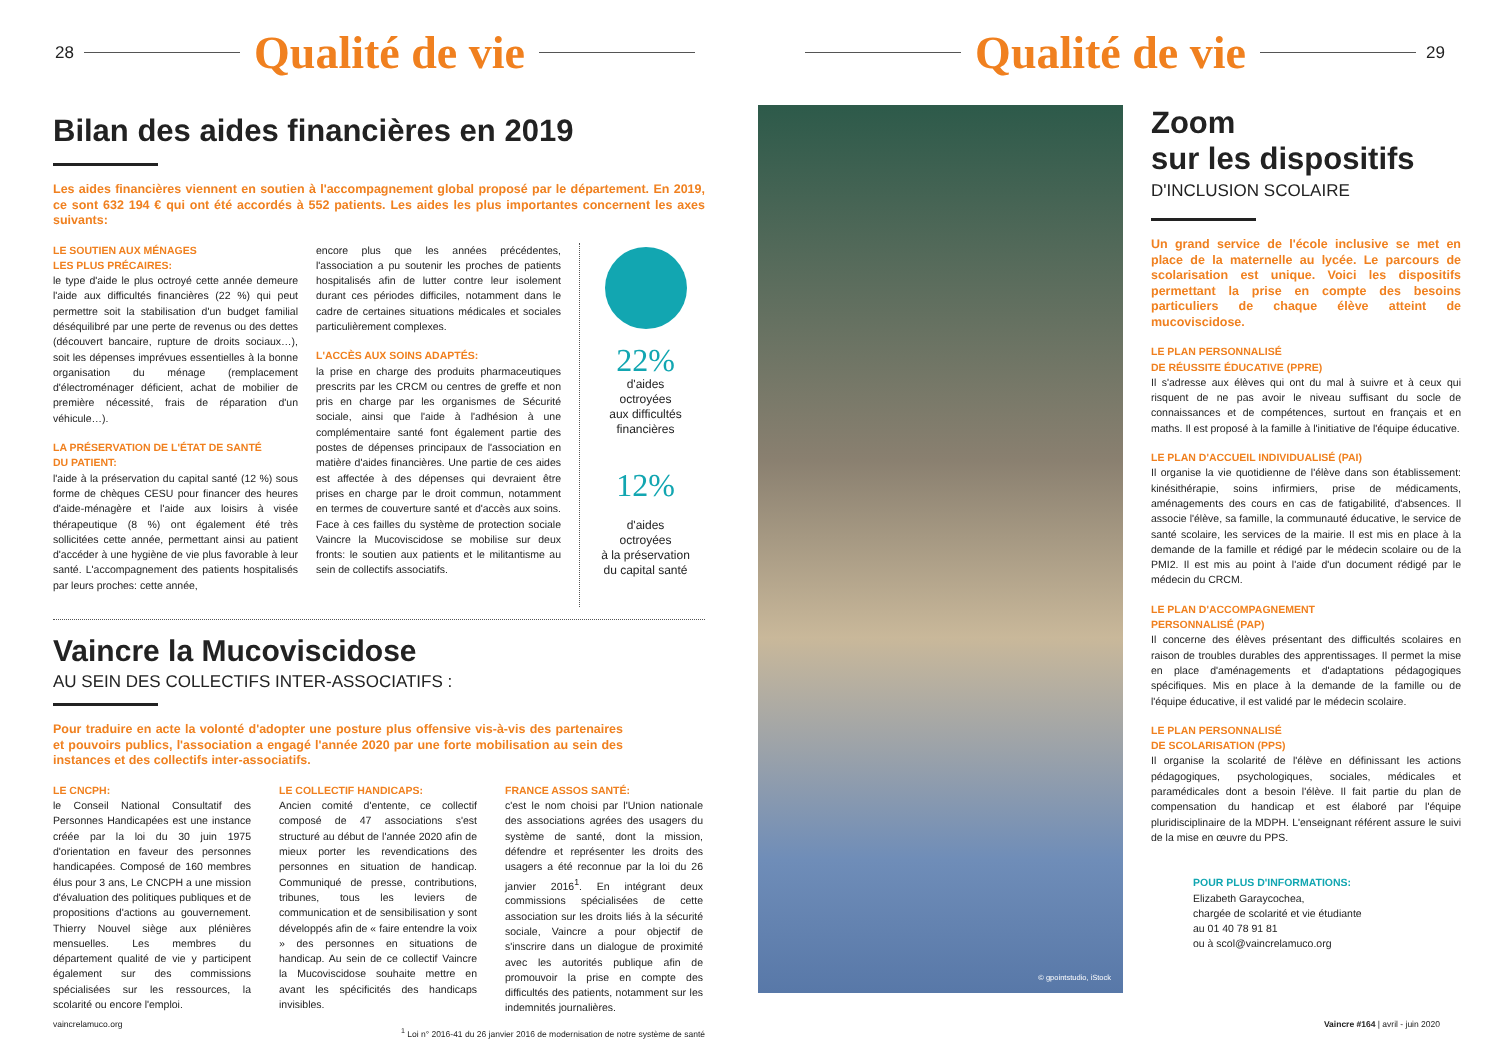28 Qualité de vie
Bilan des aides financières en 2019
Les aides financières viennent en soutien à l'accompagnement global proposé par le département. En 2019, ce sont 632 194 € qui ont été accordés à 552 patients. Les aides les plus importantes concernent les axes suivants:
LE SOUTIEN AUX MÉNAGES
LES PLUS PRÉCAIRES:
le type d'aide le plus octroyé cette année demeure l'aide aux difficultés financières (22 %) qui peut permettre soit la stabilisation d'un budget familial déséquilibré par une perte de revenus ou des dettes (découvert bancaire, rupture de droits sociaux…), soit les dépenses imprévues essentielles à la bonne organisation du ménage (remplacement d'électroménager déficient, achat de mobilier de première nécessité, frais de réparation d'un véhicule…).
LA PRÉSERVATION DE L'ÉTAT DE SANTÉ
DU PATIENT:
l'aide à la préservation du capital santé (12 %) sous forme de chèques CESU pour financer des heures d'aide-ménagère et l'aide aux loisirs à visée thérapeutique (8 %) ont également été très sollicitées cette année, permettant ainsi au patient d'accéder à une hygiène de vie plus favorable à leur santé. L'accompagnement des patients hospitalisés par leurs proches: cette année,
encore plus que les années précédentes, l'association a pu soutenir les proches de patients hospitalisés afin de lutter contre leur isolement durant ces périodes difficiles, notamment dans le cadre de certaines situations médicales et sociales particulièrement complexes.
L'ACCÈS AUX SOINS ADAPTÉS:
la prise en charge des produits pharmaceutiques prescrits par les CRCM ou centres de greffe et non pris en charge par les organismes de Sécurité sociale, ainsi que l'aide à l'adhésion à une complémentaire santé font également partie des postes de dépenses principaux de l'association en matière d'aides financières. Une partie de ces aides est affectée à des dépenses qui devraient être prises en charge par le droit commun, notamment en termes de couverture santé et d'accès aux soins. Face à ces failles du système de protection sociale Vaincre la Mucoviscidose se mobilise sur deux fronts: le soutien aux patients et le militantisme au sein de collectifs associatifs.
22%
d'aides
octroyées
aux difficultés
financières
12%
d'aides
octroyées
à la préservation
du capital santé
Vaincre la Mucoviscidose
AU SEIN DES COLLECTIFS INTER-ASSOCIATIFS :
Pour traduire en acte la volonté d'adopter une posture plus offensive vis-à-vis des partenaires et pouvoirs publics, l'association a engagé l'année 2020 par une forte mobilisation au sein des instances et des collectifs inter-associatifs.
LE CNCPH:
le Conseil National Consultatif des Personnes Handicapées est une instance créée par la loi du 30 juin 1975 d'orientation en faveur des personnes handicapées. Composé de 160 membres élus pour 3 ans, Le CNCPH a une mission d'évaluation des politiques publiques et de propositions d'actions au gouvernement. Thierry Nouvel siège aux plénières mensuelles. Les membres du département qualité de vie y participent également sur des commissions spécialisées sur les ressources, la scolarité ou encore l'emploi.
LE COLLECTIF HANDICAPS:
Ancien comité d'entente, ce collectif composé de 47 associations s'est structuré au début de l'année 2020 afin de mieux porter les revendications des personnes en situation de handicap. Communiqué de presse, contributions, tribunes, tous les leviers de communication et de sensibilisation y sont développés afin de « faire entendre la voix » des personnes en situations de handicap. Au sein de ce collectif Vaincre la Mucoviscidose souhaite mettre en avant les spécificités des handicaps invisibles.
FRANCE ASSOS SANTÉ:
c'est le nom choisi par l'Union nationale des associations agrées des usagers du système de santé, dont la mission, défendre et représenter les droits des usagers a été reconnue par la loi du 26 janvier 2016<sup>1</sup>. En intégrant deux commissions spécialisées de cette association sur les droits liés à la sécurité sociale, Vaincre a pour objectif de s'inscrire dans un dialogue de proximité avec les autorités publique afin de promouvoir la prise en compte des difficultés des patients, notamment sur les indemnités journalières.
<sup>1</sup> Loi n° 2016-41 du 26 janvier 2016 de modernisation de notre système de santé
vaincrelamuco.org
Qualité de vie 29
© gpointstudio, iStock
Zoom
sur les dispositifs
D'INCLUSION SCOLAIRE
Un grand service de l'école inclusive se met en place de la maternelle au lycée. Le parcours de scolarisation est unique. Voici les dispositifs permettant la prise en compte des besoins particuliers de chaque élève atteint de mucoviscidose.
LE PLAN PERSONNALISÉ
DE RÉUSSITE ÉDUCATIVE (PPRE)
Il s'adresse aux élèves qui ont du mal à suivre et à ceux qui risquent de ne pas avoir le niveau suffisant du socle de connaissances et de compétences, surtout en français et en maths. Il est proposé à la famille à l'initiative de l'équipe éducative.
LE PLAN D'ACCUEIL INDIVIDUALISÉ (PAI)
Il organise la vie quotidienne de l'élève dans son établissement: kinésithérapie, soins infirmiers, prise de médicaments, aménagements des cours en cas de fatigabilité, d'absences. Il associe l'élève, sa famille, la communauté éducative, le service de santé scolaire, les services de la mairie. Il est mis en place à la demande de la famille et rédigé par le médecin scolaire ou de la PMI2. Il est mis au point à l'aide d'un document rédigé par le médecin du CRCM.
LE PLAN D'ACCOMPAGNEMENT
PERSONNALISÉ (PAP)
Il concerne des élèves présentant des difficultés scolaires en raison de troubles durables des apprentissages. Il permet la mise en place d'aménagements et d'adaptations pédagogiques spécifiques. Mis en place à la demande de la famille ou de l'équipe éducative, il est validé par le médecin scolaire.
LE PLAN PERSONNALISÉ
DE SCOLARISATION (PPS)
Il organise la scolarité de l'élève en définissant les actions pédagogiques, psychologiques, sociales, médicales et paramédicales dont a besoin l'élève. Il fait partie du plan de compensation du handicap et est élaboré par l'équipe pluridisciplinaire de la MDPH. L'enseignant référent assure le suivi de la mise en œuvre du PPS.
POUR PLUS D'INFORMATIONS:
Elizabeth Garaycochea,
chargée de scolarité et vie étudiante
au 01 40 78 91 81
ou à scol@vaincrelamuco.org
Vaincre #164 | avril - juin 2020